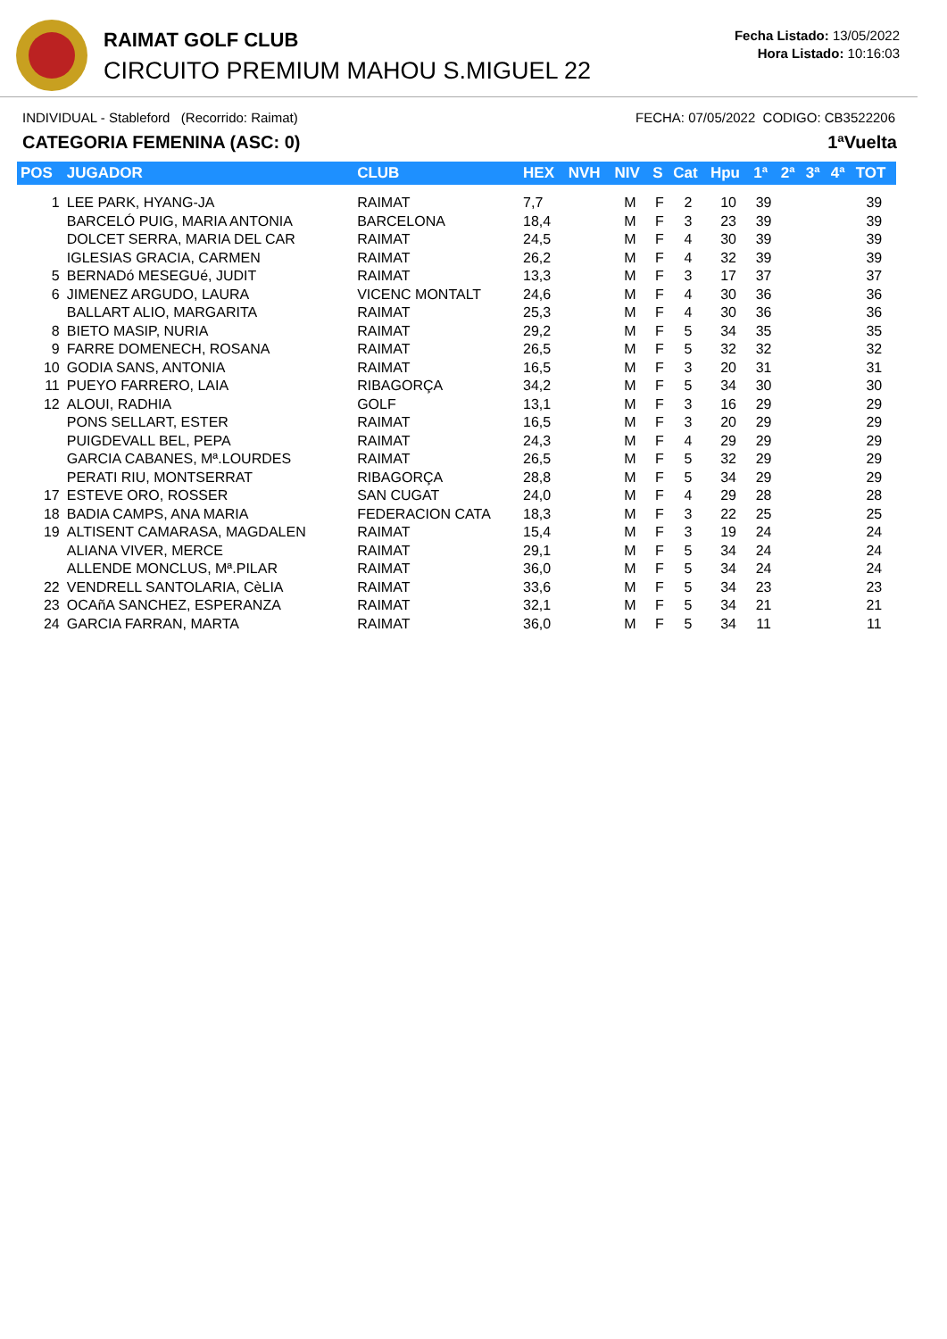RAIMAT GOLF CLUB
CIRCUITO PREMIUM MAHOU S.MIGUEL 22
Fecha Listado: 13/05/2022
Hora Listado: 10:16:03
INDIVIDUAL - Stableford (Recorrido: Raimat) FECHA: 07/05/2022 CODIGO: CB3522206
CATEGORIA FEMENINA (ASC: 0) 1ªVuelta
| POS | JUGADOR | CLUB | HEX | NVH | NIV | S | Cat | Hpu | 1ª | 2ª | 3ª | 4ª | TOT |
| --- | --- | --- | --- | --- | --- | --- | --- | --- | --- | --- | --- | --- | --- |
| 1 | LEE PARK, HYANG-JA | RAIMAT | 7,7 | | M | F | 2 | 10 | 39 | | | | 39 |
| | BARCELÓ PUIG, MARIA ANTONIA | BARCELONA | 18,4 | | M | F | 3 | 23 | 39 | | | | 39 |
| | DOLCET SERRA, MARIA DEL CAR | RAIMAT | 24,5 | | M | F | 4 | 30 | 39 | | | | 39 |
| | IGLESIAS GRACIA, CARMEN | RAIMAT | 26,2 | | M | F | 4 | 32 | 39 | | | | 39 |
| 5 | BERNADó MESEGUé, JUDIT | RAIMAT | 13,3 | | M | F | 3 | 17 | 37 | | | | 37 |
| 6 | JIMENEZ ARGUDO, LAURA | VICENC MONTALT | 24,6 | | M | F | 4 | 30 | 36 | | | | 36 |
| | BALLART ALIO, MARGARITA | RAIMAT | 25,3 | | M | F | 4 | 30 | 36 | | | | 36 |
| 8 | BIETO MASIP, NURIA | RAIMAT | 29,2 | | M | F | 5 | 34 | 35 | | | | 35 |
| 9 | FARRE DOMENECH, ROSANA | RAIMAT | 26,5 | | M | F | 5 | 32 | 32 | | | | 32 |
| 10 | GODIA SANS, ANTONIA | RAIMAT | 16,5 | | M | F | 3 | 20 | 31 | | | | 31 |
| 11 | PUEYO FARRERO, LAIA | RIBAGORÇA | 34,2 | | M | F | 5 | 34 | 30 | | | | 30 |
| 12 | ALOUI, RADHIA | GOLF | 13,1 | | M | F | 3 | 16 | 29 | | | | 29 |
| | PONS SELLART, ESTER | RAIMAT | 16,5 | | M | F | 3 | 20 | 29 | | | | 29 |
| | PUIGDEVALL BEL, PEPA | RAIMAT | 24,3 | | M | F | 4 | 29 | 29 | | | | 29 |
| | GARCIA CABANES, Mª.LOURDES | RAIMAT | 26,5 | | M | F | 5 | 32 | 29 | | | | 29 |
| | PERATI RIU, MONTSERRAT | RIBAGORÇA | 28,8 | | M | F | 5 | 34 | 29 | | | | 29 |
| 17 | ESTEVE ORO, ROSSER | SAN CUGAT | 24,0 | | M | F | 4 | 29 | 28 | | | | 28 |
| 18 | BADIA CAMPS, ANA MARIA | FEDERACION CATA | 18,3 | | M | F | 3 | 22 | 25 | | | | 25 |
| 19 | ALTISENT CAMARASA, MAGDALEN | RAIMAT | 15,4 | | M | F | 3 | 19 | 24 | | | | 24 |
| | ALIANA VIVER, MERCE | RAIMAT | 29,1 | | M | F | 5 | 34 | 24 | | | | 24 |
| | ALLENDE MONCLUS, Mª.PILAR | RAIMAT | 36,0 | | M | F | 5 | 34 | 24 | | | | 24 |
| 22 | VENDRELL SANTOLARIA, CèLIA | RAIMAT | 33,6 | | M | F | 5 | 34 | 23 | | | | 23 |
| 23 | OCAñA SANCHEZ, ESPERANZA | RAIMAT | 32,1 | | M | F | 5 | 34 | 21 | | | | 21 |
| 24 | GARCIA FARRAN, MARTA | RAIMAT | 36,0 | | M | F | 5 | 34 | 11 | | | | 11 |